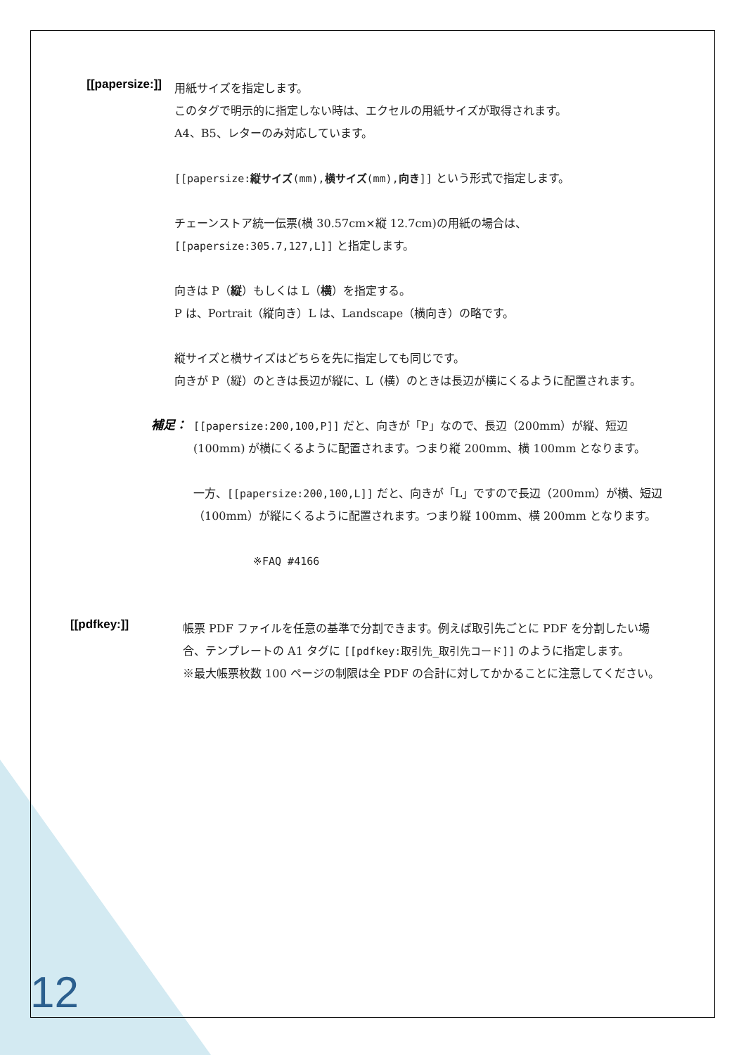[[papersize:]]
用紙サイズを指定します。
このタグで明示的に指定しない時は、エクセルの用紙サイズが取得されます。
A4、B5、レターのみ対応しています。
[[papersize:縦サイズ(mm),横サイズ(mm),向き]] という形式で指定します。
チェーンストア統一伝票(横 30.57cm×縦 12.7cm)の用紙の場合は、
[[papersize:305.7,127,L]] と指定します。
向きは P（縦）もしくは L（横）を指定する。
P は、Portrait（縦向き）L は、Landscape（横向き）の略です。
縦サイズと横サイズはどちらを先に指定しても同じです。
向きが P（縦）のときは長辺が縦に、L（横）のときは長辺が横にくるように配置されます。
補足：
[[papersize:200,100,P]] だと、向きが「P」なので、長辺（200mm）が縦、短辺(100mm) が横にくるように配置されます。つまり縦 200mm、横 100mm となります。
一方、[[papersize:200,100,L]] だと、向きが「L」ですので長辺（200mm）が横、短辺（100mm）が縦にくるように配置されます。つまり縦 100mm、横 200mm となります。
※FAQ #4166
[[pdfkey:]]
帳票 PDF ファイルを任意の基準で分割できます。例えば取引先ごとに PDF を分割したい場合、テンプレートの A1 タグに [[pdfkey:取引先_取引先コード]] のように指定します。
※最大帳票枚数 100 ページの制限は全 PDF の合計に対してかかることに注意してください。
12